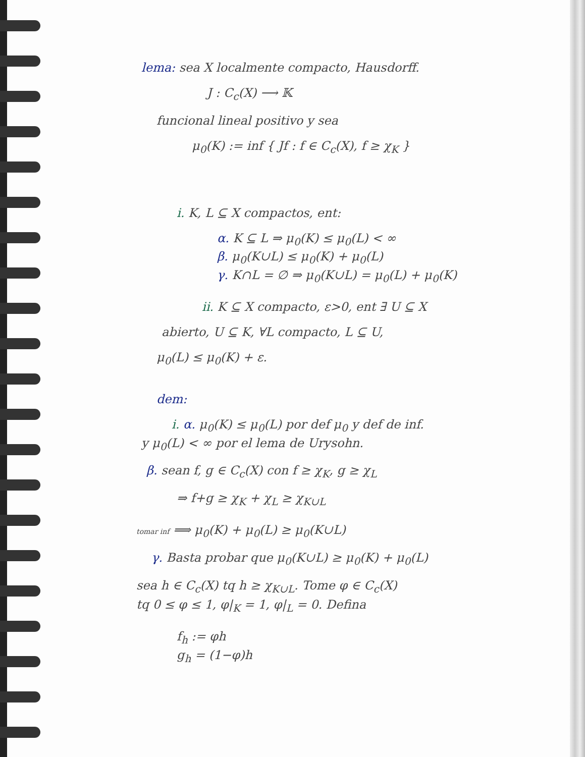lema: sea X localmente compacto, Hausdorff.
J : C<sub>c</sub>(X) ⟶ 𝕂
funcional lineal positivo y sea
μ<sub>0</sub>(K) := inf { Jf : f ∈ C<sub>c</sub>(X), f ≥ χ<sub>K</sub> }
i. K, L ⊆ X compactos, ent:
α. K ⊆ L ⇒ μ<sub>0</sub>(K) ≤ μ<sub>0</sub>(L) < ∞
β. μ<sub>0</sub>(K∪L) ≤ μ<sub>0</sub>(K) + μ<sub>0</sub>(L)
γ. K∩L = ∅ ⇒ μ<sub>0</sub>(K∪L) = μ<sub>0</sub>(L) + μ<sub>0</sub>(K)
ii. K ⊆ X compacto, ε>0, ent ∃ U ⊆ X
abierto, U ⊆ K, ∀L compacto, L ⊆ U,
μ<sub>0</sub>(L) ≤ μ<sub>0</sub>(K) + ε.
dem:
i. α. μ<sub>0</sub>(K) ≤ μ<sub>0</sub>(L) por def μ<sub>0</sub> y def de inf.
y μ<sub>0</sub>(L) < ∞ por el lema de Urysohn.
β. sean f, g ∈ C<sub>c</sub>(X) con f ≥ χ<sub>K</sub>, g ≥ χ<sub>L</sub>
⇒ f+g ≥ χ<sub>K</sub> + χ<sub>L</sub> ≥ χ<sub>K∪L</sub>
tomar inf ⟹ μ<sub>0</sub>(K) + μ<sub>0</sub>(L) ≥ μ<sub>0</sub>(K∪L)
γ. Basta probar que μ<sub>0</sub>(K∪L) ≥ μ<sub>0</sub>(K) + μ<sub>0</sub>(L)
sea h ∈ C<sub>c</sub>(X) tq h ≥ χ<sub>K∪L</sub>. Tome φ ∈ C<sub>c</sub>(X)
tq 0 ≤ φ ≤ 1, φ|<sub>K</sub> = 1, φ|<sub>L</sub> = 0. Defina
f<sub>h</sub> := φh
g<sub>h</sub> = (1−φ)h